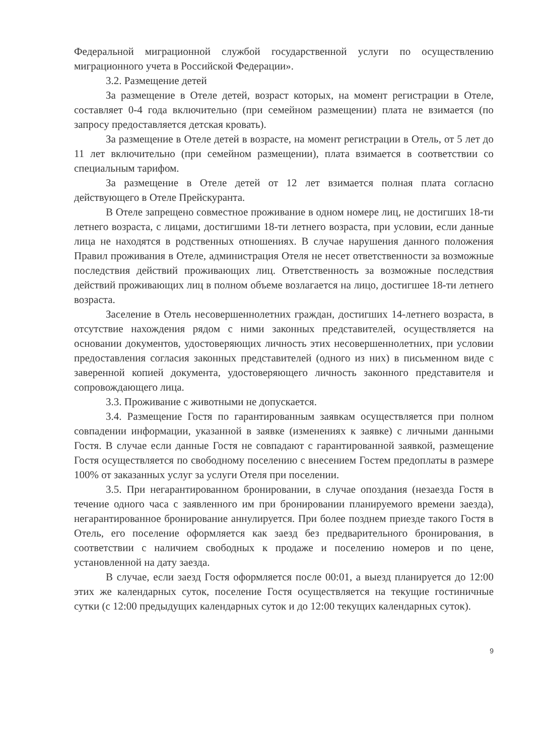Федеральной миграционной службой государственной услуги по осуществлению миграционного учета в Российской Федерации».
3.2. Размещение детей
За размещение в Отеле детей, возраст которых, на момент регистрации в Отеле, составляет 0-4 года включительно (при семейном размещении) плата не взимается (по запросу предоставляется детская кровать).
За размещение в Отеле детей в возрасте, на момент регистрации в Отель, от 5 лет до 11 лет включительно (при семейном размещении), плата взимается в соответствии со специальным тарифом.
За размещение в Отеле детей от 12 лет взимается полная плата согласно действующего в Отеле Прейскуранта.
В Отеле запрещено совместное проживание в одном номере лиц, не достигших 18-ти летнего возраста, с лицами, достигшими 18-ти летнего возраста, при условии, если данные лица не находятся в родственных отношениях. В случае нарушения данного положения Правил проживания в Отеле, администрация Отеля не несет ответственности за возможные последствия действий проживающих лиц. Ответственность за возможные последствия действий проживающих лиц в полном объеме возлагается на лицо, достигшее 18-ти летнего возраста.
Заселение в Отель несовершеннолетних граждан, достигших 14-летнего возраста, в отсутствие нахождения рядом с ними законных представителей, осуществляется на основании документов, удостоверяющих личность этих несовершеннолетних, при условии предоставления согласия законных представителей (одного из них) в письменном виде с заверенной копией документа, удостоверяющего личность законного представителя и сопровождающего лица.
3.3. Проживание с животными не допускается.
3.4. Размещение Гостя по гарантированным заявкам осуществляется при полном совпадении информации, указанной в заявке (изменениях к заявке) с личными данными Гостя. В случае если данные Гостя не совпадают с гарантированной заявкой, размещение Гостя осуществляется по свободному поселению с внесением Гостем предоплаты в размере 100% от заказанных услуг за услуги Отеля при поселении.
3.5. При негарантированном бронировании, в случае опоздания (незаезда Гостя в течение одного часа с заявленного им при бронировании планируемого времени заезда), негарантированное бронирование аннулируется. При более позднем приезде такого Гостя в Отель, его поселение оформляется как заезд без предварительного бронирования, в соответствии с наличием свободных к продаже и поселению номеров и по цене, установленной на дату заезда.
В случае, если заезд Гостя оформляется после 00:01, а выезд планируется до 12:00 этих же календарных суток, поселение Гостя осуществляется на текущие гостиничные сутки (с 12:00 предыдущих календарных суток и до 12:00 текущих календарных суток).
9